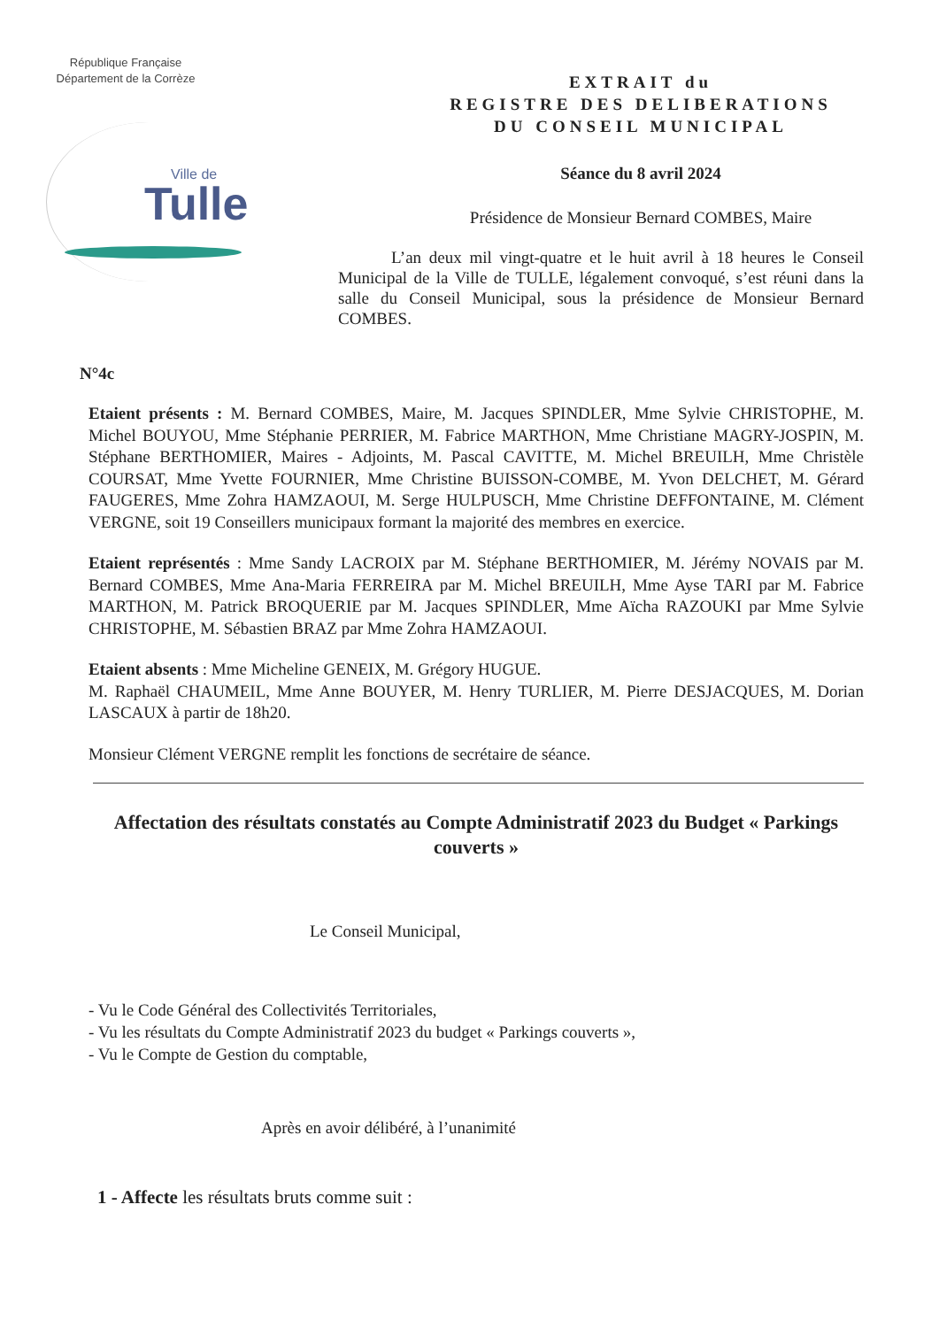République Française
Département de la Corrèze
Ville de
Tulle
EXTRAIT du
REGISTRE DES DELIBERATIONS
DU CONSEIL MUNICIPAL
Séance du 8 avril 2024
Présidence de Monsieur Bernard COMBES, Maire
L’an deux mil vingt-quatre et le huit avril à 18 heures le Conseil Municipal de la Ville de TULLE, légalement convoqué, s’est réuni dans la salle du Conseil Municipal, sous la présidence de Monsieur Bernard COMBES.
N°4c
Etaient présents : M. Bernard COMBES, Maire, M. Jacques SPINDLER, Mme Sylvie CHRISTOPHE, M. Michel BOUYOU, Mme Stéphanie PERRIER, M. Fabrice MARTHON, Mme Christiane MAGRY-JOSPIN, M. Stéphane BERTHOMIER, Maires - Adjoints, M. Pascal CAVITTE, M. Michel BREUILH, Mme Christèle COURSAT, Mme Yvette FOURNIER, Mme Christine BUISSON-COMBE, M. Yvon DELCHET, M. Gérard FAUGERES, Mme Zohra HAMZAOUI, M. Serge HULPUSCH, Mme Christine DEFFONTAINE, M. Clément VERGNE, soit 19 Conseillers municipaux formant la majorité des membres en exercice.
Etaient représentés : Mme Sandy LACROIX par M. Stéphane BERTHOMIER, M. Jérémy NOVAIS par M. Bernard COMBES, Mme Ana-Maria FERREIRA par M. Michel BREUILH, Mme Ayse TARI par M. Fabrice MARTHON, M. Patrick BROQUERIE par M. Jacques SPINDLER, Mme Aïcha RAZOUKI par Mme Sylvie CHRISTOPHE, M. Sébastien BRAZ par Mme Zohra HAMZAOUI.
Etaient absents : Mme Micheline GENEIX, M. Grégory HUGUE.
M. Raphaël CHAUMEIL, Mme Anne BOUYER, M. Henry TURLIER, M. Pierre DESJACQUES, M. Dorian LASCAUX à partir de 18h20.
Monsieur Clément VERGNE remplit les fonctions de secrétaire de séance.
Affectation des résultats constatés au Compte Administratif 2023 du Budget « Parkings couverts »
Le Conseil Municipal,
- Vu le Code Général des Collectivités Territoriales,
- Vu les résultats du Compte Administratif 2023 du budget « Parkings couverts »,
- Vu le Compte de Gestion du comptable,
Après en avoir délibéré, à l’unanimité
1 - Affecte les résultats bruts comme suit :